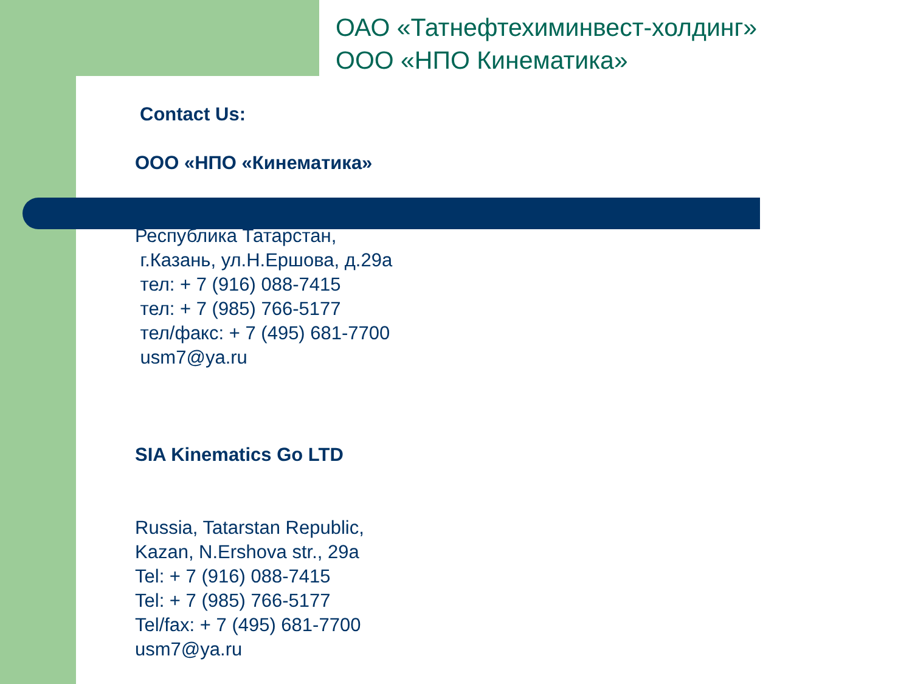ОАО «Татнефтехиминвест-холдинг»
ООО «НПО Кинематика»
Contact Us:
ООО «НПО «Кинематика»
Республика Татарстан,
г.Казань, ул.Н.Ершова, д.29а
тел: + 7 (916) 088-7415
тел: + 7 (985) 766-5177
тел/факс: + 7 (495) 681-7700
usm7@ya.ru
SIA Kinematics Go LTD
Russia, Tatarstan Republic,
Kazan, N.Ershova str., 29a
Tel: + 7 (916) 088-7415
Tel: + 7 (985) 766-5177
Tel/fax: + 7 (495) 681-7700
usm7@ya.ru